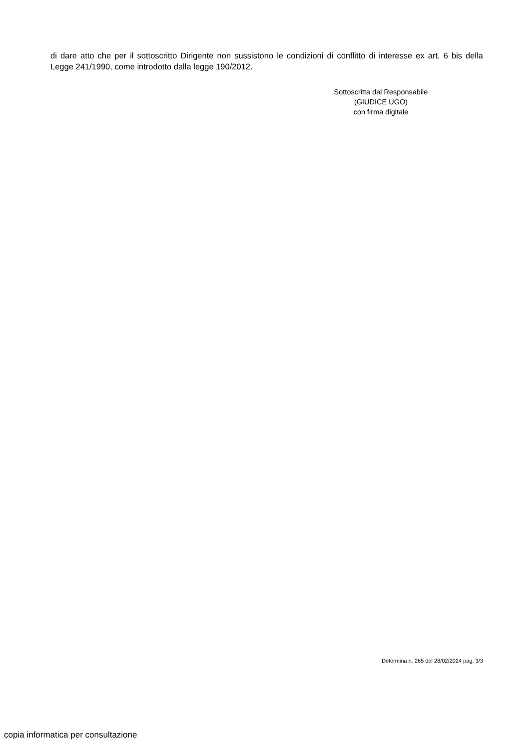di dare atto che per il sottoscritto Dirigente non sussistono le condizioni di conflitto di interesse ex art. 6 bis della Legge 241/1990, come introdotto dalla legge 190/2012.
Sottoscritta dal Responsabile
(GIUDICE UGO)
con firma digitale
Determina n. 265 del 28/02/2024 pag. 3/3
copia informatica per consultazione